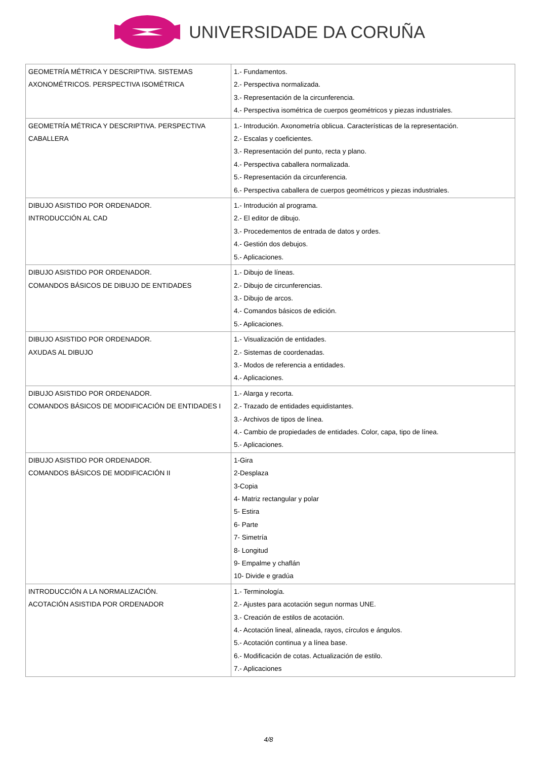UNIVERSIDADE DA CORUÑA
| GEOMETRÍA MÉTRICA Y DESCRIPTIVA. SISTEMAS AXONOMÉTRICOS. PERSPECTIVA ISOMÉTRICA | 1.- Fundamentos. 2.- Perspectiva normalizada. 3.- Representación de la circunferencia. 4.- Perspectiva isométrica de cuerpos geométricos y piezas industriales. |
| GEOMETRÍA MÉTRICA Y DESCRIPTIVA. PERSPECTIVA CABALLERA | 1.- Introdución. Axonometría oblicua. Características de la representación. 2.- Escalas y coeficientes. 3.- Representación del punto, recta y plano. 4.- Perspectiva caballera normalizada. 5.- Representación da circunferencia. 6.- Perspectiva caballera de cuerpos geométricos y piezas industriales. |
| DIBUJO ASISTIDO POR ORDENADOR. INTRODUCCIÓN AL CAD | 1.- Introdución al programa. 2.- El editor de dibujo. 3.- Procedementos de entrada de datos y ordes. 4.- Gestión dos debujos. 5.- Aplicaciones. |
| DIBUJO ASISTIDO POR ORDENADOR. COMANDOS BÁSICOS DE DIBUJO DE ENTIDADES | 1.- Dibujo de líneas. 2.- Dibujo de circunferencias. 3.- Dibujo de arcos. 4.- Comandos básicos de edición. 5.- Aplicaciones. |
| DIBUJO ASISTIDO POR ORDENADOR. AXUDAS AL DIBUJO | 1.- Visualización de entidades. 2.- Sistemas de coordenadas. 3.- Modos de referencia a entidades. 4.- Aplicaciones. |
| DIBUJO ASISTIDO POR ORDENADOR. COMANDOS BÁSICOS DE MODIFICACIÓN DE ENTIDADES I | 1.- Alarga y recorta. 2.- Trazado de entidades equidistantes. 3.- Archivos de tipos de línea. 4.- Cambio de propiedades de entidades. Color, capa, tipo de línea. 5.- Aplicaciones. |
| DIBUJO ASISTIDO POR ORDENADOR. COMANDOS BÁSICOS DE MODIFICACIÓN II | 1-Gira 2-Desplaza 3-Copia 4- Matriz rectangular y polar 5- Estira 6- Parte 7- Simetría 8- Longitud 9- Empalme y chaflán 10- Divide e gradúa |
| INTRODUCCIÓN A LA NORMALIZACIÓN. ACOTACIÓN ASISTIDA POR ORDENADOR | 1.- Terminología. 2.- Ajustes para acotación segun normas UNE. 3.- Creación de estilos de acotación. 4.- Acotación lineal, alineada, rayos, círculos e ángulos. 5.- Acotación continua y a línea base. 6.- Modificación de cotas. Actualización de estilo. 7.- Aplicaciones |
4/8